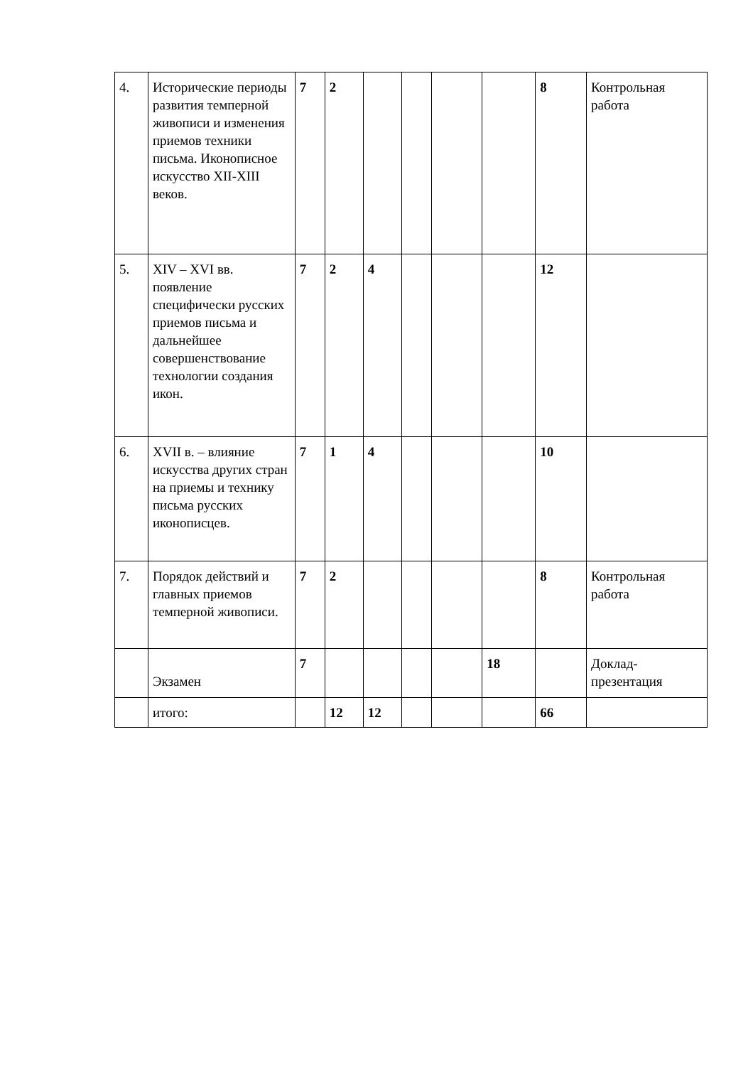| 4. | Исторические периоды развития темперной живописи и изменения приемов техники письма. Иконописное искусство XII-XIII веков. | 7 | 2 | | | | | 8 | Контрольная работа |
| 5. | XIV – XVI вв. появление специфически русских приемов письма и дальнейшее совершенствование технологии создания икон. | 7 | 2 | 4 | | | | 12 | |
| 6. | XVII в. – влияние искусства других стран на приемы и технику письма русских иконописцев. | 7 | 1 | 4 | | | | 10 | |
| 7. | Порядок действий и главных приемов темперной живописи. | 7 | 2 | | | | | 8 | Контрольная работа |
| | Экзамен | 7 | | | | | 18 | | Доклад-презентация |
| | итого: | | 12 | 12 | | | | 66 | |